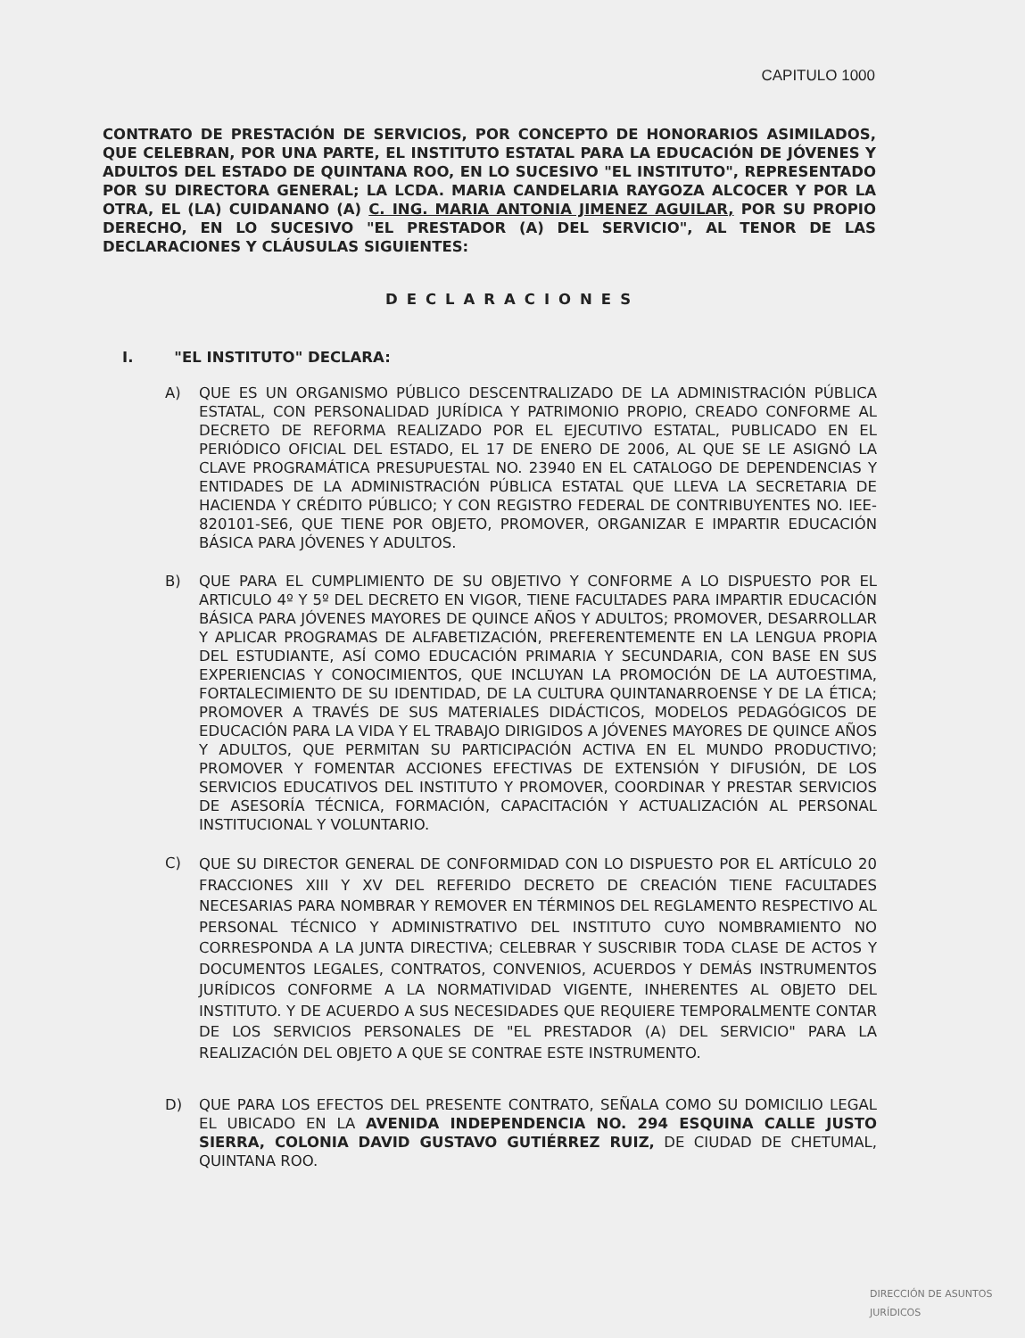CAPITULO 1000
CONTRATO DE PRESTACIÓN DE SERVICIOS, POR CONCEPTO DE HONORARIOS ASIMILADOS, QUE CELEBRAN, POR UNA PARTE, EL INSTITUTO ESTATAL PARA LA EDUCACIÓN DE JÓVENES Y ADULTOS DEL ESTADO DE QUINTANA ROO, EN LO SUCESIVO "EL INSTITUTO", REPRESENTADO POR SU DIRECTORA GENERAL; LA LCDA. MARIA CANDELARIA RAYGOZA ALCOCER Y POR LA OTRA, EL (LA) CUIDANANO (A) C. ING. MARIA ANTONIA JIMENEZ AGUILAR, POR SU PROPIO DERECHO, EN LO SUCESIVO "EL PRESTADOR (A) DEL SERVICIO", AL TENOR DE LAS DECLARACIONES Y CLÁUSULAS SIGUIENTES:
DECLARACIONES
I. "EL INSTITUTO" DECLARA:
A) QUE ES UN ORGANISMO PÚBLICO DESCENTRALIZADO DE LA ADMINISTRACIÓN PÚBLICA ESTATAL, CON PERSONALIDAD JURÍDICA Y PATRIMONIO PROPIO, CREADO CONFORME AL DECRETO DE REFORMA REALIZADO POR EL EJECUTIVO ESTATAL, PUBLICADO EN EL PERIÓDICO OFICIAL DEL ESTADO, EL 17 DE ENERO DE 2006, AL QUE SE LE ASIGNÓ LA CLAVE PROGRAMÁTICA PRESUPUESTAL NO. 23940 EN EL CATALOGO DE DEPENDENCIAS Y ENTIDADES DE LA ADMINISTRACIÓN PÚBLICA ESTATAL QUE LLEVA LA SECRETARIA DE HACIENDA Y CRÉDITO PÚBLICO; Y CON REGISTRO FEDERAL DE CONTRIBUYENTES NO. IEE-820101-SE6, QUE TIENE POR OBJETO, PROMOVER, ORGANIZAR E IMPARTIR EDUCACIÓN BÁSICA PARA JÓVENES Y ADULTOS.
B) QUE PARA EL CUMPLIMIENTO DE SU OBJETIVO Y CONFORME A LO DISPUESTO POR EL ARTICULO 4º Y 5º DEL DECRETO EN VIGOR, TIENE FACULTADES PARA IMPARTIR EDUCACIÓN BÁSICA PARA JÓVENES MAYORES DE QUINCE AÑOS Y ADULTOS; PROMOVER, DESARROLLAR Y APLICAR PROGRAMAS DE ALFABETIZACIÓN, PREFERENTEMENTE EN LA LENGUA PROPIA DEL ESTUDIANTE, ASÍ COMO EDUCACIÓN PRIMARIA Y SECUNDARIA, CON BASE EN SUS EXPERIENCIAS Y CONOCIMIENTOS, QUE INCLUYAN LA PROMOCIÓN DE LA AUTOESTIMA, FORTALECIMIENTO DE SU IDENTIDAD, DE LA CULTURA QUINTANARROENSE Y DE LA ÉTICA; PROMOVER A TRAVÉS DE SUS MATERIALES DIDÁCTICOS, MODELOS PEDAGÓGICOS DE EDUCACIÓN PARA LA VIDA Y EL TRABAJO DIRIGIDOS A JÓVENES MAYORES DE QUINCE AÑOS Y ADULTOS, QUE PERMITAN SU PARTICIPACIÓN ACTIVA EN EL MUNDO PRODUCTIVO; PROMOVER Y FOMENTAR ACCIONES EFECTIVAS DE EXTENSIÓN Y DIFUSIÓN, DE LOS SERVICIOS EDUCATIVOS DEL INSTITUTO Y PROMOVER, COORDINAR Y PRESTAR SERVICIOS DE ASESORÍA TÉCNICA, FORMACIÓN, CAPACITACIÓN Y ACTUALIZACIÓN AL PERSONAL INSTITUCIONAL Y VOLUNTARIO.
C) QUE SU DIRECTOR GENERAL DE CONFORMIDAD CON LO DISPUESTO POR EL ARTÍCULO 20 FRACCIONES XIII Y XV DEL REFERIDO DECRETO DE CREACIÓN TIENE FACULTADES NECESARIAS PARA NOMBRAR Y REMOVER EN TÉRMINOS DEL REGLAMENTO RESPECTIVO AL PERSONAL TÉCNICO Y ADMINISTRATIVO DEL INSTITUTO CUYO NOMBRAMIENTO NO CORRESPONDA A LA JUNTA DIRECTIVA; CELEBRAR Y SUSCRIBIR TODA CLASE DE ACTOS Y DOCUMENTOS LEGALES, CONTRATOS, CONVENIOS, ACUERDOS Y DEMÁS INSTRUMENTOS JURÍDICOS CONFORME A LA NORMATIVIDAD VIGENTE, INHERENTES AL OBJETO DEL INSTITUTO. Y DE ACUERDO A SUS NECESIDADES QUE REQUIERE TEMPORALMENTE CONTAR DE LOS SERVICIOS PERSONALES DE "EL PRESTADOR (A) DEL SERVICIO" PARA LA REALIZACIÓN DEL OBJETO A QUE SE CONTRAE ESTE INSTRUMENTO.
D) QUE PARA LOS EFECTOS DEL PRESENTE CONTRATO, SEÑALA COMO SU DOMICILIO LEGAL EL UBICADO EN LA AVENIDA INDEPENDENCIA NO. 294 ESQUINA CALLE JUSTO SIERRA, COLONIA DAVID GUSTAVO GUTIÉRREZ RUIZ, DE CIUDAD DE CHETUMAL, QUINTANA ROO.
DIRECCIÓN DE ASUNTOS JURÍDICOS